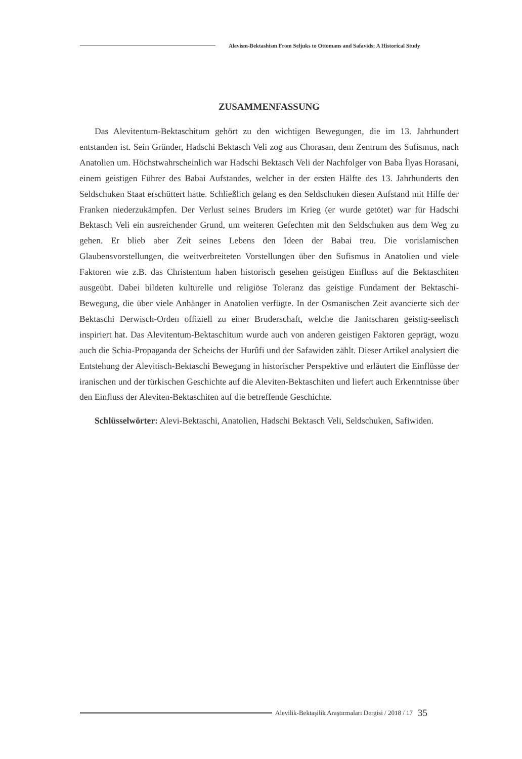Alevism-Bektashism From Seljuks to Ottomans and Safavids; A Historical Study
ZUSAMMENFASSUNG
Das Alevitentum-Bektaschitum gehört zu den wichtigen Bewegungen, die im 13. Jahrhundert entstanden ist. Sein Gründer, Hadschi Bektasch Veli zog aus Chorasan, dem Zentrum des Sufismus, nach Anatolien um. Höchstwahrscheinlich war Hadschi Bektasch Veli der Nachfolger von Baba İlyas Horasani, einem geistigen Führer des Babai Aufstandes, welcher in der ersten Hälfte des 13. Jahrhunderts den Seldschuken Staat erschüttert hatte. Schließlich gelang es den Seldschuken diesen Aufstand mit Hilfe der Franken niederzukämpfen. Der Verlust seines Bruders im Krieg (er wurde getötet) war für Hadschi Bektasch Veli ein ausreichender Grund, um weiteren Gefechten mit den Seldschuken aus dem Weg zu gehen. Er blieb aber Zeit seines Lebens den Ideen der Babai treu. Die vorislamischen Glaubensvorstellungen, die weitverbreiteten Vorstellungen über den Sufismus in Anatolien und viele Faktoren wie z.B. das Christentum haben historisch gesehen geistigen Einfluss auf die Bektaschiten ausgeübt. Dabei bildeten kulturelle und religiöse Toleranz das geistige Fundament der Bektaschi-Bewegung, die über viele Anhänger in Anatolien verfügte. In der Osmanischen Zeit avancierte sich der Bektaschi Derwisch-Orden offiziell zu einer Bruderschaft, welche die Janitscharen geistig-seelisch inspiriert hat. Das Alevitentum-Bektaschitum wurde auch von anderen geistigen Faktoren geprägt, wozu auch die Schia-Propaganda der Scheichs der Hurûfi und der Safawiden zählt. Dieser Artikel analysiert die Entstehung der Alevitisch-Bektaschi Bewegung in historischer Perspektive und erläutert die Einflüsse der iranischen und der türkischen Geschichte auf die Aleviten-Bektaschiten und liefert auch Erkenntnisse über den Einfluss der Aleviten-Bektaschiten auf die betreffende Geschichte.
Schlüsselwörter: Alevi-Bektaschi, Anatolien, Hadschi Bektasch Veli, Seldschuken, Safiwiden.
Alevilik-Bektaşilik Araştırmaları Dergisi / 2018 / 17 35